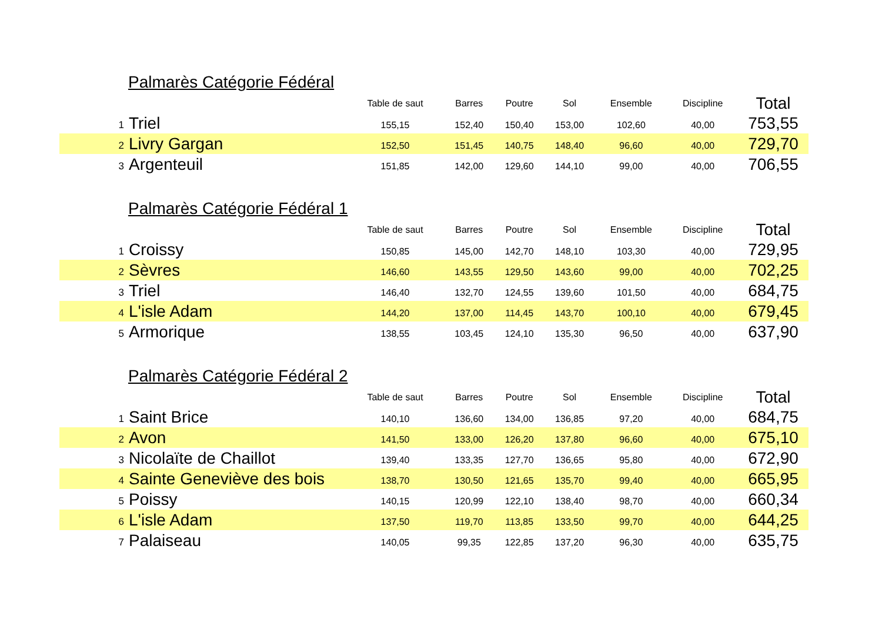Palmarès Catégorie Fédéral
| | | Table de saut | Barres | Poutre | Sol | Ensemble | Discipline | Total |
| --- | --- | --- | --- | --- | --- | --- | --- | --- |
| 1 | Triel | 155,15 | 152,40 | 150,40 | 153,00 | 102,60 | 40,00 | 753,55 |
| 2 | Livry Gargan | 152,50 | 151,45 | 140,75 | 148,40 | 96,60 | 40,00 | 729,70 |
| 3 | Argenteuil | 151,85 | 142,00 | 129,60 | 144,10 | 99,00 | 40,00 | 706,55 |
Palmarès Catégorie Fédéral 1
| | | Table de saut | Barres | Poutre | Sol | Ensemble | Discipline | Total |
| --- | --- | --- | --- | --- | --- | --- | --- | --- |
| 1 | Croissy | 150,85 | 145,00 | 142,70 | 148,10 | 103,30 | 40,00 | 729,95 |
| 2 | Sèvres | 146,60 | 143,55 | 129,50 | 143,60 | 99,00 | 40,00 | 702,25 |
| 3 | Triel | 146,40 | 132,70 | 124,55 | 139,60 | 101,50 | 40,00 | 684,75 |
| 4 | L'isle Adam | 144,20 | 137,00 | 114,45 | 143,70 | 100,10 | 40,00 | 679,45 |
| 5 | Armorique | 138,55 | 103,45 | 124,10 | 135,30 | 96,50 | 40,00 | 637,90 |
Palmarès Catégorie Fédéral 2
| | | Table de saut | Barres | Poutre | Sol | Ensemble | Discipline | Total |
| --- | --- | --- | --- | --- | --- | --- | --- | --- |
| 1 | Saint Brice | 140,10 | 136,60 | 134,00 | 136,85 | 97,20 | 40,00 | 684,75 |
| 2 | Avon | 141,50 | 133,00 | 126,20 | 137,80 | 96,60 | 40,00 | 675,10 |
| 3 | Nicolaïte de Chaillot | 139,40 | 133,35 | 127,70 | 136,65 | 95,80 | 40,00 | 672,90 |
| 4 | Sainte Geneviève des bois | 138,70 | 130,50 | 121,65 | 135,70 | 99,40 | 40,00 | 665,95 |
| 5 | Poissy | 140,15 | 120,99 | 122,10 | 138,40 | 98,70 | 40,00 | 660,34 |
| 6 | L'isle Adam | 137,50 | 119,70 | 113,85 | 133,50 | 99,70 | 40,00 | 644,25 |
| 7 | Palaiseau | 140,05 | 99,35 | 122,85 | 137,20 | 96,30 | 40,00 | 635,75 |